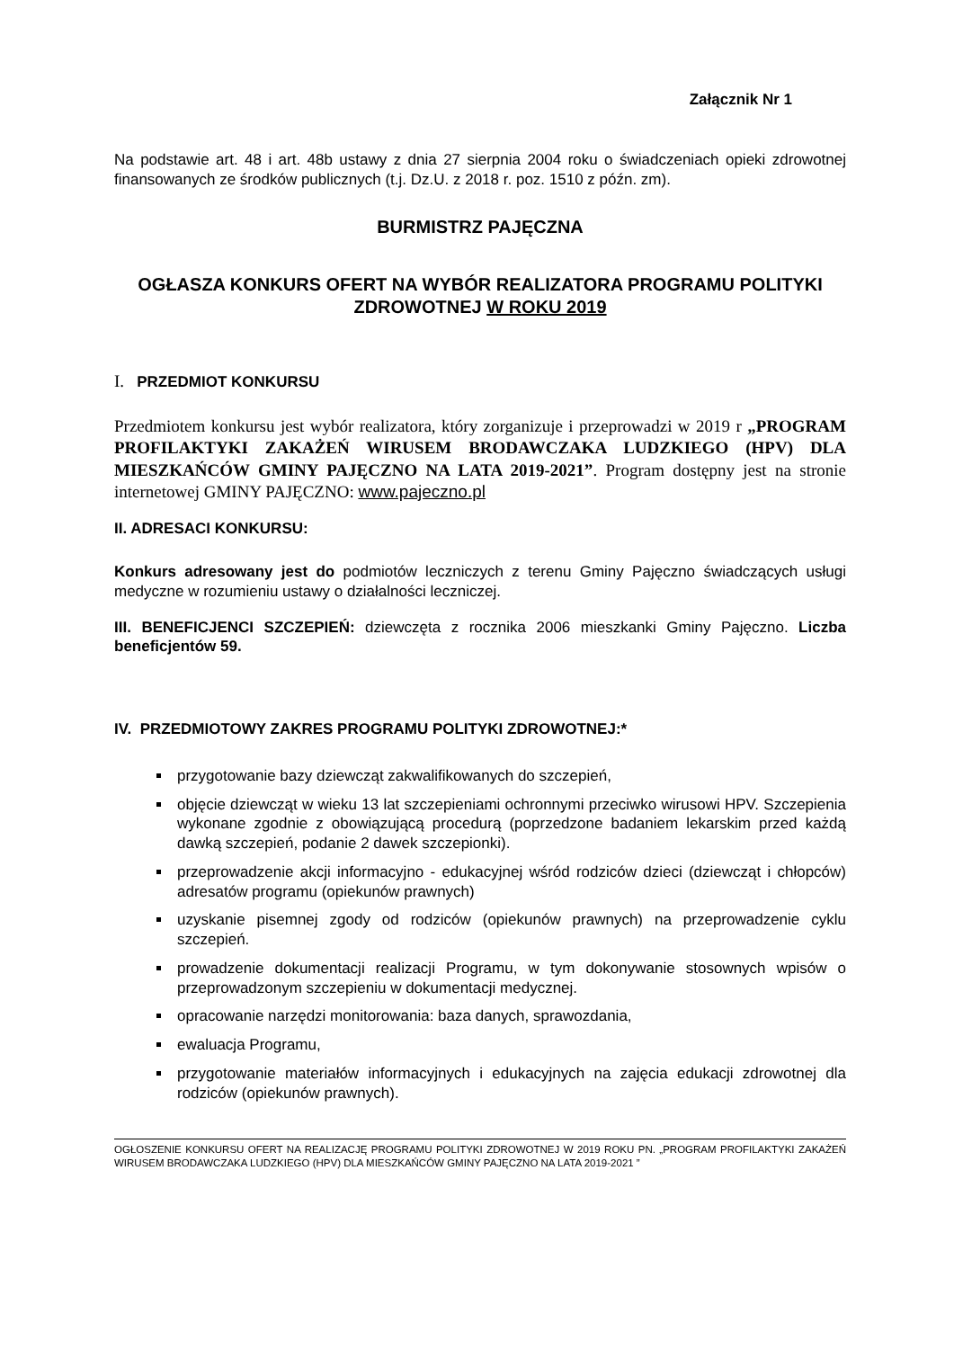Załącznik Nr 1
Na podstawie art. 48 i art. 48b ustawy z dnia 27 sierpnia 2004 roku o świadczeniach opieki zdrowotnej finansowanych ze środków publicznych (t.j. Dz.U. z 2018 r. poz. 1510 z późn. zm).
BURMISTRZ PAJĘCZNA
OGŁASZA KONKURS OFERT NA WYBÓR REALIZATORA PROGRAMU POLITYKI ZDROWOTNEJ W ROKU 2019
I. PRZEDMIOT KONKURSU
Przedmiotem konkursu jest wybór realizatora, który zorganizuje i przeprowadzi w 2019 r „PROGRAM PROFILAKTYKI ZAKAŻEŃ WIRUSEM BRODAWCZAKA LUDZKIEGO (HPV) DLA MIESZKAŃCÓW GMINY PAJĘCZNO NA LATA 2019-2021”. Program dostępny jest na stronie internetowej GMINY PAJĘCZNO: www.pajeczno.pl
II. ADRESACI KONKURSU:
Konkurs adresowany jest do podmiotów leczniczych z terenu Gminy Pajęczno świadczących usługi medyczne w rozumieniu ustawy o działalności leczniczej.
III. BENEFICJENCI SZCZEPIEŃ: dziewczęta z rocznika 2006 mieszkanki Gminy Pajęczno. Liczba beneficjentów 59.
IV. PRZEDMIOTOWY ZAKRES PROGRAMU POLITYKI ZDROWOTNEJ:*
przygotowanie bazy dziewcząt zakwalifikowanych do szczepień,
objęcie dziewcząt w wieku 13 lat szczepieniami ochronnymi przeciwko wirusowi HPV. Szczepienia wykonane zgodnie z obowiązującą procedurą (poprzedzone badaniem lekarskim przed każdą dawką szczepień, podanie 2 dawek szczepionki).
przeprowadzenie akcji informacyjno - edukacyjnej wśród rodziców dzieci (dziewcząt i chłopców) adresatów programu (opiekunów prawnych)
uzyskanie pisemnej zgody od rodziców (opiekunów prawnych) na przeprowadzenie cyklu szczepień.
prowadzenie dokumentacji realizacji Programu, w tym dokonywanie stosownych wpisów o przeprowadzonym szczepieniu w dokumentacji medycznej.
opracowanie narzędzi monitorowania: baza danych, sprawozdania,
ewaluacja Programu,
przygotowanie materiałów informacyjnych i edukacyjnych na zajęcia edukacji zdrowotnej dla rodziców (opiekunów prawnych).
OGŁOSZENIE KONKURSU OFERT NA REALIZACJĘ PROGRAMU POLITYKI ZDROWOTNEJ W 2019 ROKU PN. „PROGRAM PROFILAKTYKI ZAKAŻEŃ WIRUSEM BRODAWCZAKA LUDZKIEGO (HPV) DLA MIESZKAŃCÓW GMINY PAJĘCZNO NA LATA 2019-2021 ”